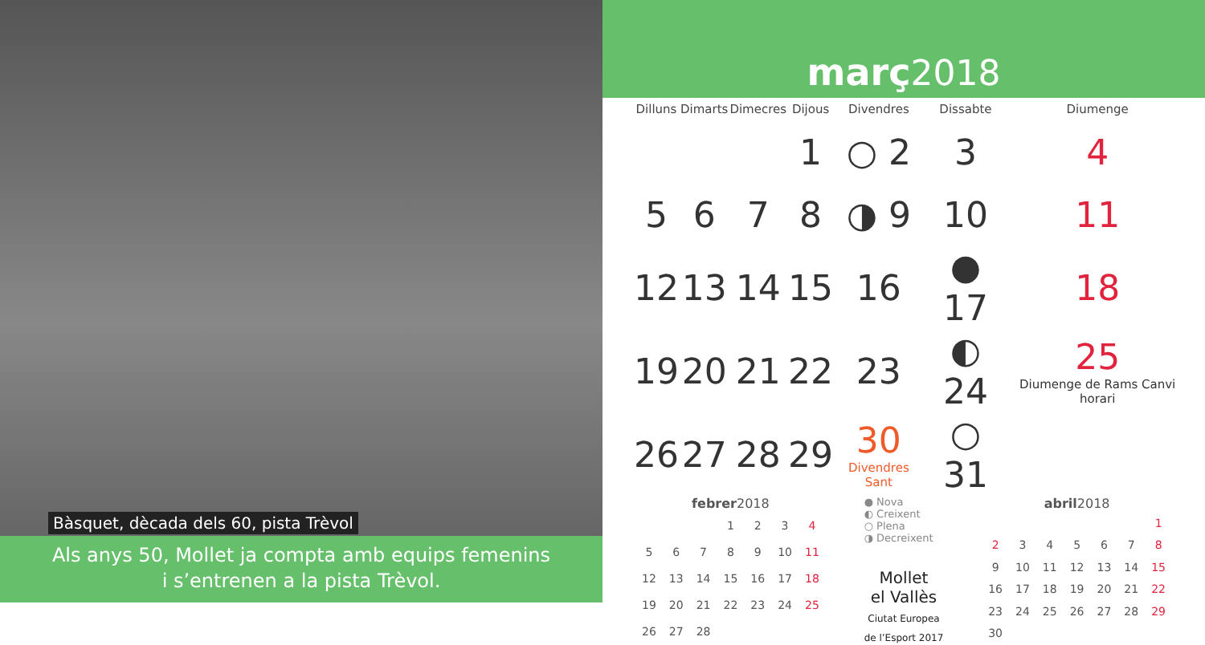Bàsquet, dècada dels 60, pista Trèvol
Als anys 50, Mollet ja compta amb equips femenins
i s’entrenen a la pista Trèvol.
març2018
| Dilluns | Dimarts | Dimecres | Dijous | Divendres | Dissabte | Diumenge |
| --- | --- | --- | --- | --- | --- | --- |
| | | | 1 | ○ 2 | 3 | 4 |
| 5 | 6 | 7 | 8 | ◑ 9 | 10 | 11 |
| 12 | 13 | 14 | 15 | 16 | ● 17 | 18 |
| 19 | 20 | 21 | 22 | 23 | ◐ 24 | 25 Diumenge de Rams Canvi horari |
| 26 | 27 | 28 | 29 | 30 Divendres Sant | ○ 31 | |
febrer 2018
| | | | 1 | 2 | 3 | 4 |
| 5 | 6 | 7 | 8 | 9 | 10 | 11 |
| 12 | 13 | 14 | 15 | 16 | 17 | 18 |
| 19 | 20 | 21 | 22 | 23 | 24 | 25 |
| 26 | 27 | 28 | | | | |
● Nova
◐ Creixent
○ Plena
◑ Decreixent
Mollet
el Vallès
Ciutat Europea
de l’Esport 2017
abril 2018
| | | | | | | 1 |
| 2 | 3 | 4 | 5 | 6 | 7 | 8 |
| 9 | 10 | 11 | 12 | 13 | 14 | 15 |
| 16 | 17 | 18 | 19 | 20 | 21 | 22 |
| 23 | 24 | 25 | 26 | 27 | 28 | 29 |
| 30 | | | | | | |